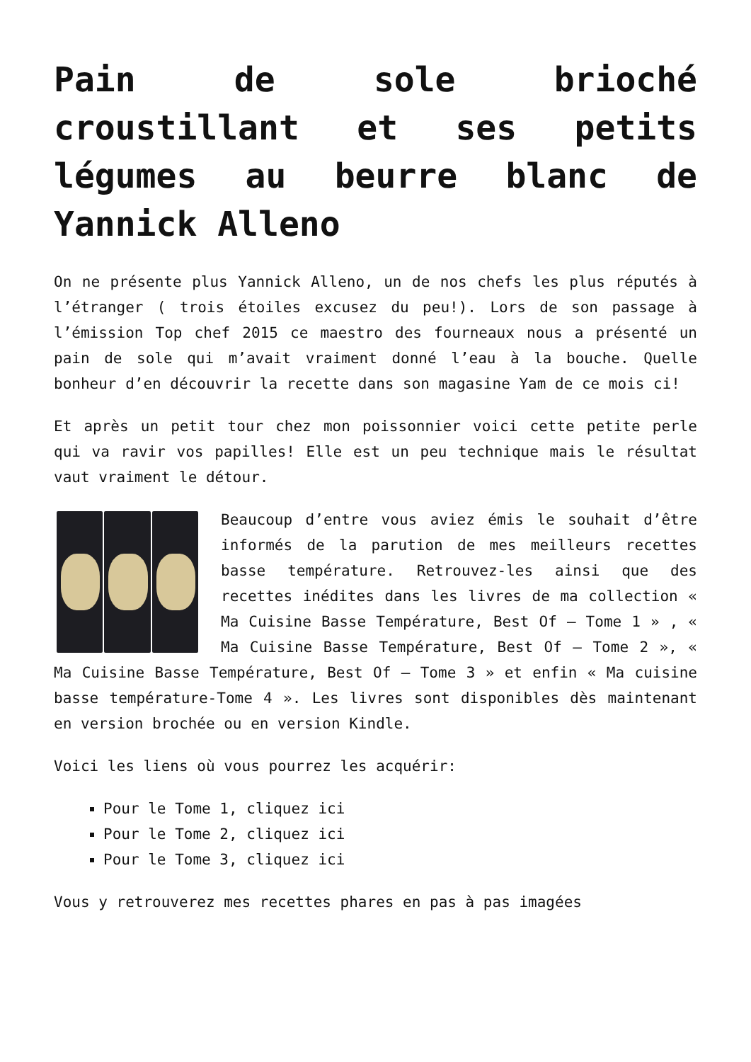Pain de sole brioché croustillant et ses petits légumes au beurre blanc de Yannick Alleno
On ne présente plus Yannick Alleno, un de nos chefs les plus réputés à l’étranger ( trois étoiles excusez du peu!). Lors de son passage à l’émission Top chef 2015 ce maestro des fourneaux nous a présenté un pain de sole qui m’avait vraiment donné l’eau à la bouche. Quelle bonheur d’en découvrir la recette dans son magasine Yam de ce mois ci!
Et après un petit tour chez mon poissonnier voici cette petite perle qui va ravir vos papilles! Elle est un peu technique mais le résultat vaut vraiment le détour.
Beaucoup d’entre vous aviez émis le souhait d’être informés de la parution de mes meilleurs recettes basse température. Retrouvez-les ainsi que des recettes inédites dans les livres de ma collection « Ma Cuisine Basse Température, Best Of – Tome 1 » , « Ma Cuisine Basse Température, Best Of – Tome 2 », « Ma Cuisine Basse Température, Best Of – Tome 3 » et enfin « Ma cuisine basse température-Tome 4 ». Les livres sont disponibles dès maintenant en version brochée ou en version Kindle.
Voici les liens où vous pourrez les acquérir:
Pour le Tome 1, cliquez ici
Pour le Tome 2, cliquez ici
Pour le Tome 3, cliquez ici
Vous y retrouverez mes recettes phares en pas à pas imagées